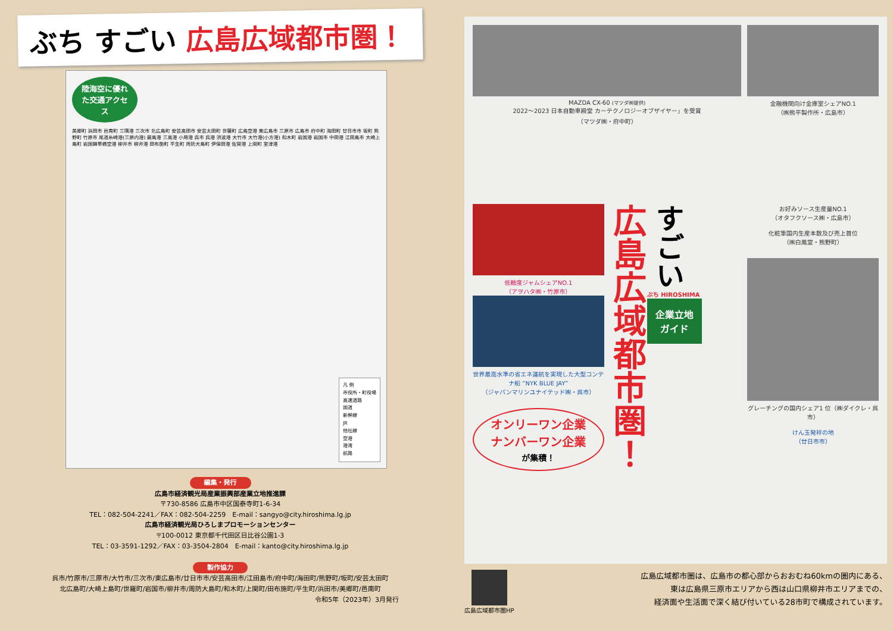ぶち すごい 広島広域都市圏！
陸海空に優れた交通アクセス
美郷町 浜田市 邑南町 三隅港 三次市 北広島町 安芸高田市 安芸太田町 世羅町 広島空港 東広島市 三原市 広島市 府中町 海田町 廿日市市 坂町 熊野町 竹原市 尾道糸崎港(三原内港) 厳島港 三高港 小用港 呉市 呉港 須波港 大竹市 大竹港(小方港) 和木町 岩国港 岩国市 中田港 江田島市 大崎上島町 岩国錦帯橋空港 柳井市 柳井港 田布施町 平生町 周防大島町 伊保田港 佐賀港 上関町 室津港
凡 例
市役所・町役場
高速道路
国道
新幹線
JR
他社線
空港
港湾
航路
編集・発行
広島市経済観光局産業振興部産業立地推進課
〒730-8586 広島市中区国泰寺町1-6-34
TEL：082-504-2241／FAX：082-504-2259　E-mail：sangyo@city.hiroshima.lg.jp
広島市経済観光局ひろしまプロモーションセンター
〒100-0012 東京都千代田区日比谷公園1-3
TEL：03-3591-1292／FAX：03-3504-2804　E-mail：kanto@city.hiroshima.lg.jp
製作協力
呉市/竹原市/三原市/大竹市/三次市/東広島市/廿日市市/安芸高田市/江田島市/府中町/海田町/熊野町/坂町/安芸太田町
北広島町/大崎上島町/世羅町/岩国市/柳井市/周防大島町/和木町/上関町/田布施町/平生町/浜田市/美郷町/邑南町
令和5年（2023年）3月発行
MAZDA CX-60 (マツダ㈱提供)
2022～2023 日本自動車殿堂 カーテクノロジーオブザイヤー」を受賞
（マツダ㈱・府中町）
金融機関向け金庫室シェアNO.1
（㈱熊平製作所・広島市）
低糖度ジャムシェアNO.1
（アヲハタ㈱・竹原市）
世界最高水準の省エネ運航を実現した大型コンテナ船 “NYK BLUE JAY”
（ジャパンマリンユナイテッド㈱・呉市）
オンリーワン企業
ナンバーワン企業
が集積！
広島広域都市圏！
すごい
ぶち HIROSHIMA
企業立地
ガイド
お好みソース生産量NO.1
（オタフクソース㈱・広島市）
化粧筆国内生産本数及び売上首位
（㈱白鳳堂・熊野町）
グレーチングの国内シェア1 位（㈱ダイクレ・呉市）
けん玉発祥の地
（廿日市市）
広島広域都市圏HP
広島広域都市圏は、広島市の都心部からおおむね60kmの圏内にある、
東は広島県三原市エリアから西は山口県柳井市エリアまでの、
経済面や生活面で深く結び付いている28市町で構成されています。